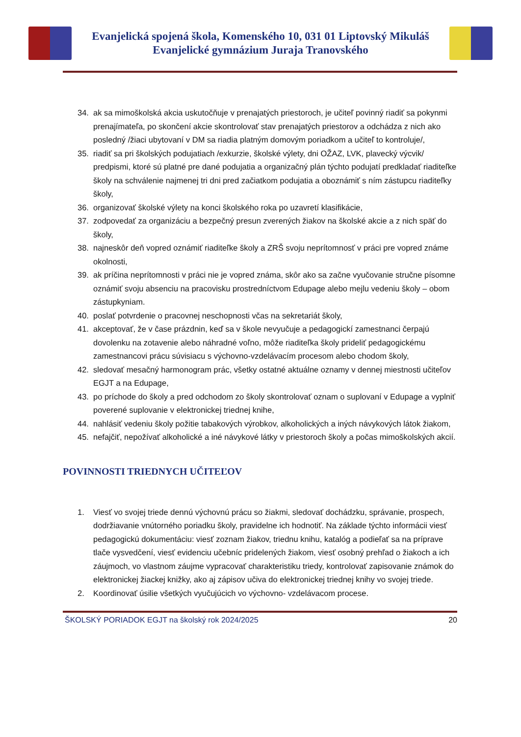Evanjelická spojená škola, Komenského 10, 031 01 Liptovský Mikuláš
Evanjelické gymnázium Juraja Tranovského
34. ak sa mimoškolská akcia uskutočňuje v prenajatých priestoroch, je učiteľ povinný riadiť sa pokynmi prenajímateľa, po skončení akcie skontrolovať stav prenajatých priestorov a odchádza z nich ako posledný /žiaci ubytovaní v DM sa riadia platným domovým poriadkom a učiteľ to kontroluje/,
35. riadiť sa pri školských podujatiach /exkurzie, školské výlety, dni OŽAZ, LVK, plavecký výcvik/ predpismi, ktoré sú platné pre dané podujatia a organizačný plán týchto podujatí predkladať riaditeľke školy na schválenie najmenej tri dni pred začiatkom podujatia a oboznámiť s ním zástupcu riaditeľky školy,
36. organizovať školské výlety na konci školského roka po uzavretí klasifikácie,
37. zodpovedať za organizáciu a bezpečný presun zverených žiakov na školské akcie a z nich späť do školy,
38. najneskôr deň vopred oznámiť riaditeľke školy a ZRŠ svoju neprítomnosť v práci pre vopred známe okolnosti,
39. ak príčina neprítomnosti v práci nie je vopred známa, skôr ako sa začne vyučovanie stručne písomne oznámiť svoju absenciu na pracovisku prostredníctvom Edupage alebo mejlu vedeniu školy – obom zástupkyniam.
40. poslať potvrdenie o pracovnej neschopnosti včas na sekretariát školy,
41. akceptovať, že v čase prázdnin, keď sa v škole nevyučuje a pedagogickí zamestnanci čerpajú dovolenku na zotavenie alebo náhradné voľno, môže riaditeľka školy prideliť pedagogickému zamestnancovi prácu súvisiacu s výchovno-vzdelávacím procesom alebo chodom školy,
42. sledovať mesačný harmonogram prác, všetky ostatné aktuálne oznamy v dennej miestnosti učiteľov EGJT a na Edupage,
43. po príchode do školy a pred odchodom zo školy skontrolovať oznam o suplovaní v Edupage a vyplniť poverené suplovanie v elektronickej triednej knihe,
44. nahlásiť vedeniu školy požitie tabakových výrobkov, alkoholických a iných návykových látok žiakom,
45. nefajčiť, nepožívať alkoholické a iné návykové látky v priestoroch školy a počas mimoškolských akcií.
POVINNOSTI TRIEDNYCH UČITEĽOV
1. Viesť vo svojej triede dennú výchovnú prácu so žiakmi, sledovať dochádzku, správanie, prospech, dodržiavanie vnútorného poriadku školy, pravidelne ich hodnotiť. Na základe týchto informácii viesť pedagogickú dokumentáciu: viesť zoznam žiakov, triednu knihu, katalóg a podieľať sa na príprave tlače vysvedčení, viesť evidenciu učebníc pridelených žiakom, viesť osobný prehľad o žiakoch a ich záujmoch, vo vlastnom záujme vypracovať charakteristiku triedy, kontrolovať zapisovanie známok do elektronickej žiackej knižky, ako aj zápisov učiva do elektronickej triednej knihy vo svojej triede.
2. Koordinovať úsilie všetkých vyučujúcich vo výchovno- vzdelávacom procese.
ŠKOLSKÝ PORIADOK EGJT na školský rok 2024/2025 20